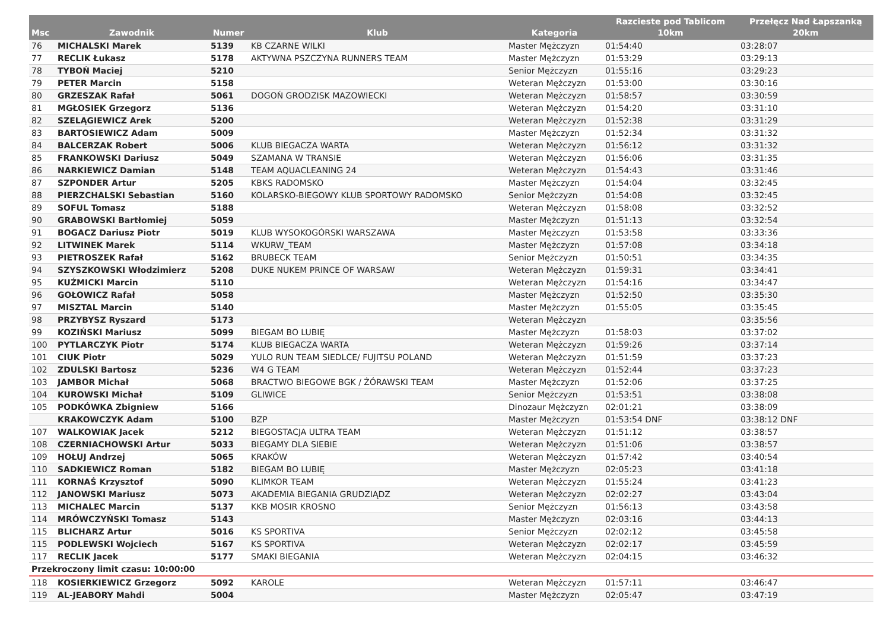| Msc | Zawodnik | Numer | Klub | Kategoria | Razcieste pod Tablicom 10km | Przełęcz Nad Łapszanką 20km |
| --- | --- | --- | --- | --- | --- | --- |
| 76 | MICHALSKI Marek | 5139 | KB CZARNE WILKI | Master Mężczyzn | 01:54:40 | 03:28:07 |
| 77 | RECLIK Łukasz | 5178 | AKTYWNA PSZCZYNA RUNNERS TEAM | Master Mężczyzn | 01:53:29 | 03:29:13 |
| 78 | TYBOŃ Maciej | 5210 | | Senior Mężczyzn | 01:55:16 | 03:29:23 |
| 79 | PETER Marcin | 5158 | | Weteran Mężczyzn | 01:53:00 | 03:30:16 |
| 80 | GRZESZAK Rafał | 5061 | DOGOŃ GRODZISK MAZOWIECKI | Weteran Mężczyzn | 01:58:57 | 03:30:59 |
| 81 | MGŁOSIEK Grzegorz | 5136 | | Weteran Mężczyzn | 01:54:20 | 03:31:10 |
| 82 | SZELĄGIEWICZ Arek | 5200 | | Weteran Mężczyzn | 01:52:38 | 03:31:29 |
| 83 | BARTOSIEWICZ Adam | 5009 | | Master Mężczyzn | 01:52:34 | 03:31:32 |
| 84 | BALCERZAK Robert | 5006 | KLUB BIEGACZA WARTA | Weteran Mężczyzn | 01:56:12 | 03:31:32 |
| 85 | FRANKOWSKI Dariusz | 5049 | SZAMANA W TRANSIE | Weteran Mężczyzn | 01:56:06 | 03:31:35 |
| 86 | NARKIEWICZ Damian | 5148 | TEAM AQUACLEANING 24 | Weteran Mężczyzn | 01:54:43 | 03:31:46 |
| 87 | SZPONDER Artur | 5205 | KBKS RADOMSKO | Master Mężczyzn | 01:54:04 | 03:32:45 |
| 88 | PIERZCHALSKI Sebastian | 5160 | KOLARSKO-BIEGOWY KLUB SPORTOWY RADOMSKO | Senior Mężczyzn | 01:54:08 | 03:32:45 |
| 89 | SOFUL Tomasz | 5188 | | Weteran Mężczyzn | 01:58:08 | 03:32:52 |
| 90 | GRABOWSKI Bartłomiej | 5059 | | Master Mężczyzn | 01:51:13 | 03:32:54 |
| 91 | BOGACZ Dariusz Piotr | 5019 | KLUB WYSOKOGÓRSKI WARSZAWA | Master Mężczyzn | 01:53:58 | 03:33:36 |
| 92 | LITWINEK Marek | 5114 | WKURW_TEAM | Master Mężczyzn | 01:57:08 | 03:34:18 |
| 93 | PIETROSZEK Rafał | 5162 | BRUBECK TEAM | Senior Mężczyzn | 01:50:51 | 03:34:35 |
| 94 | SZYSZKOWSKI Włodzimierz | 5208 | DUKE NUKEM PRINCE OF WARSAW | Weteran Mężczyzn | 01:59:31 | 03:34:41 |
| 95 | KUŹMICKI Marcin | 5110 | | Weteran Mężczyzn | 01:54:16 | 03:34:47 |
| 96 | GOŁOWICZ Rafał | 5058 | | Master Mężczyzn | 01:52:50 | 03:35:30 |
| 97 | MISZTAL Marcin | 5140 | | Master Mężczyzn | 01:55:05 | 03:35:45 |
| 98 | PRZYBYSZ Ryszard | 5173 | | Weteran Mężczyzn | | 03:35:56 |
| 99 | KOZIŃSKI Mariusz | 5099 | BIEGAM BO LUBIĘ | Master Mężczyzn | 01:58:03 | 03:37:02 |
| 100 | PYTLARCZYK Piotr | 5174 | KLUB BIEGACZA WARTA | Weteran Mężczyzn | 01:59:26 | 03:37:14 |
| 101 | CIUK Piotr | 5029 | YULO RUN TEAM SIEDLCE/ FUJITSU POLAND | Weteran Mężczyzn | 01:51:59 | 03:37:23 |
| 102 | ZDULSKI Bartosz | 5236 | W4 G TEAM | Weteran Mężczyzn | 01:52:44 | 03:37:23 |
| 103 | JAMBOR Michał | 5068 | BRACTWO BIEGOWE BGK / ŻÓRAWSKI TEAM | Master Mężczyzn | 01:52:06 | 03:37:25 |
| 104 | KUROWSKI Michał | 5109 | GLIWICE | Senior Mężczyzn | 01:53:51 | 03:38:08 |
| 105 | PODKÓWKA Zbigniew | 5166 | | Dinozaur Mężczyzn | 02:01:21 | 03:38:09 |
| | KRAKOWCZYK Adam | 5100 | BZP | Master Mężczyzn | 01:53:54 DNF | 03:38:12 DNF |
| 107 | WALKOWIAK Jacek | 5212 | BIEGOSTACJA ULTRA TEAM | Weteran Mężczyzn | 01:51:12 | 03:38:57 |
| 108 | CZERNIACHOWSKI Artur | 5033 | BIEGAMY DLA SIEBIE | Weteran Mężczyzn | 01:51:06 | 03:38:57 |
| 109 | HOŁUJ Andrzej | 5065 | KRAKÓW | Weteran Mężczyzn | 01:57:42 | 03:40:54 |
| 110 | SADKIEWICZ Roman | 5182 | BIEGAM BO LUBIĘ | Master Mężczyzn | 02:05:23 | 03:41:18 |
| 111 | KORNAŚ Krzysztof | 5090 | KLIMKOR TEAM | Weteran Mężczyzn | 01:55:24 | 03:41:23 |
| 112 | JANOWSKI Mariusz | 5073 | AKADEMIA BIEGANIA GRUDZIĄDZ | Weteran Mężczyzn | 02:02:27 | 03:43:04 |
| 113 | MICHALEC Marcin | 5137 | KKB MOSIR KROSNO | Senior Mężczyzn | 01:56:13 | 03:43:58 |
| 114 | MRÓWCZYŃSKI Tomasz | 5143 | | Master Mężczyzn | 02:03:16 | 03:44:13 |
| 115 | BLICHARZ Artur | 5016 | KS SPORTIVA | Senior Mężczyzn | 02:02:12 | 03:45:58 |
| 115 | PODLEWSKI Wojciech | 5167 | KS SPORTIVA | Weteran Mężczyzn | 02:02:17 | 03:45:59 |
| 117 | RECLIK Jacek | 5177 | SMAKI BIEGANIA | Weteran Mężczyzn | 02:04:15 | 03:46:32 |
| Przekroczony limit czasu: 10:00:00 | | | | | | |
| 118 | KOSIERKIEWICZ Grzegorz | 5092 | KAROLE | Weteran Mężczyzn | 01:57:11 | 03:46:47 |
| 119 | AL-JEABORY Mahdi | 5004 | | Master Mężczyzn | 02:05:47 | 03:47:19 |